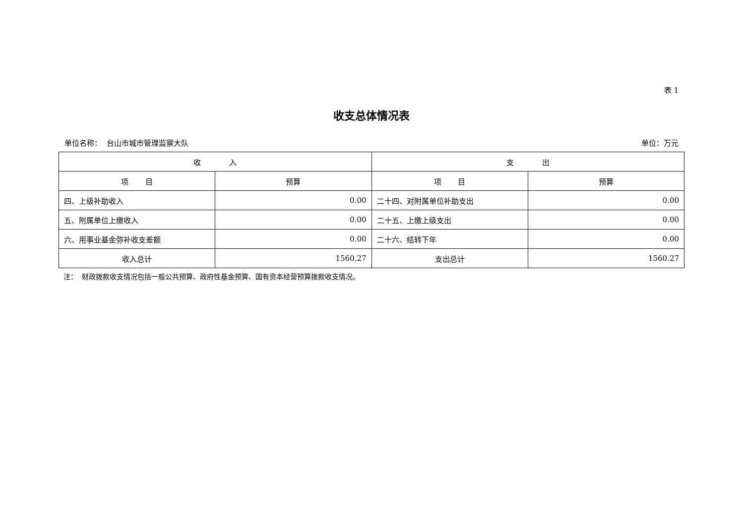表 1
收支总体情况表
单位名称： 台山市城市管理监察大队 单位：万元
| 收 入 | | 支 出 | |
| --- | --- | --- | --- |
| 项 目 | 预算 | 项 目 | 预算 |
| 四、上级补助收入 | 0.00 | 二十四、对附属单位补助支出 | 0.00 |
| 五、附属单位上缴收入 | 0.00 | 二十五、上缴上级支出 | 0.00 |
| 六、用事业基金弥补收支差额 | 0.00 | 二十六、结转下年 | 0.00 |
| 收入总计 | 1560.27 | 支出总计 | 1560.27 |
注： 财政拨款收支情况包括一般公共预算、政府性基金预算、国有资本经营预算拨款收支情况。